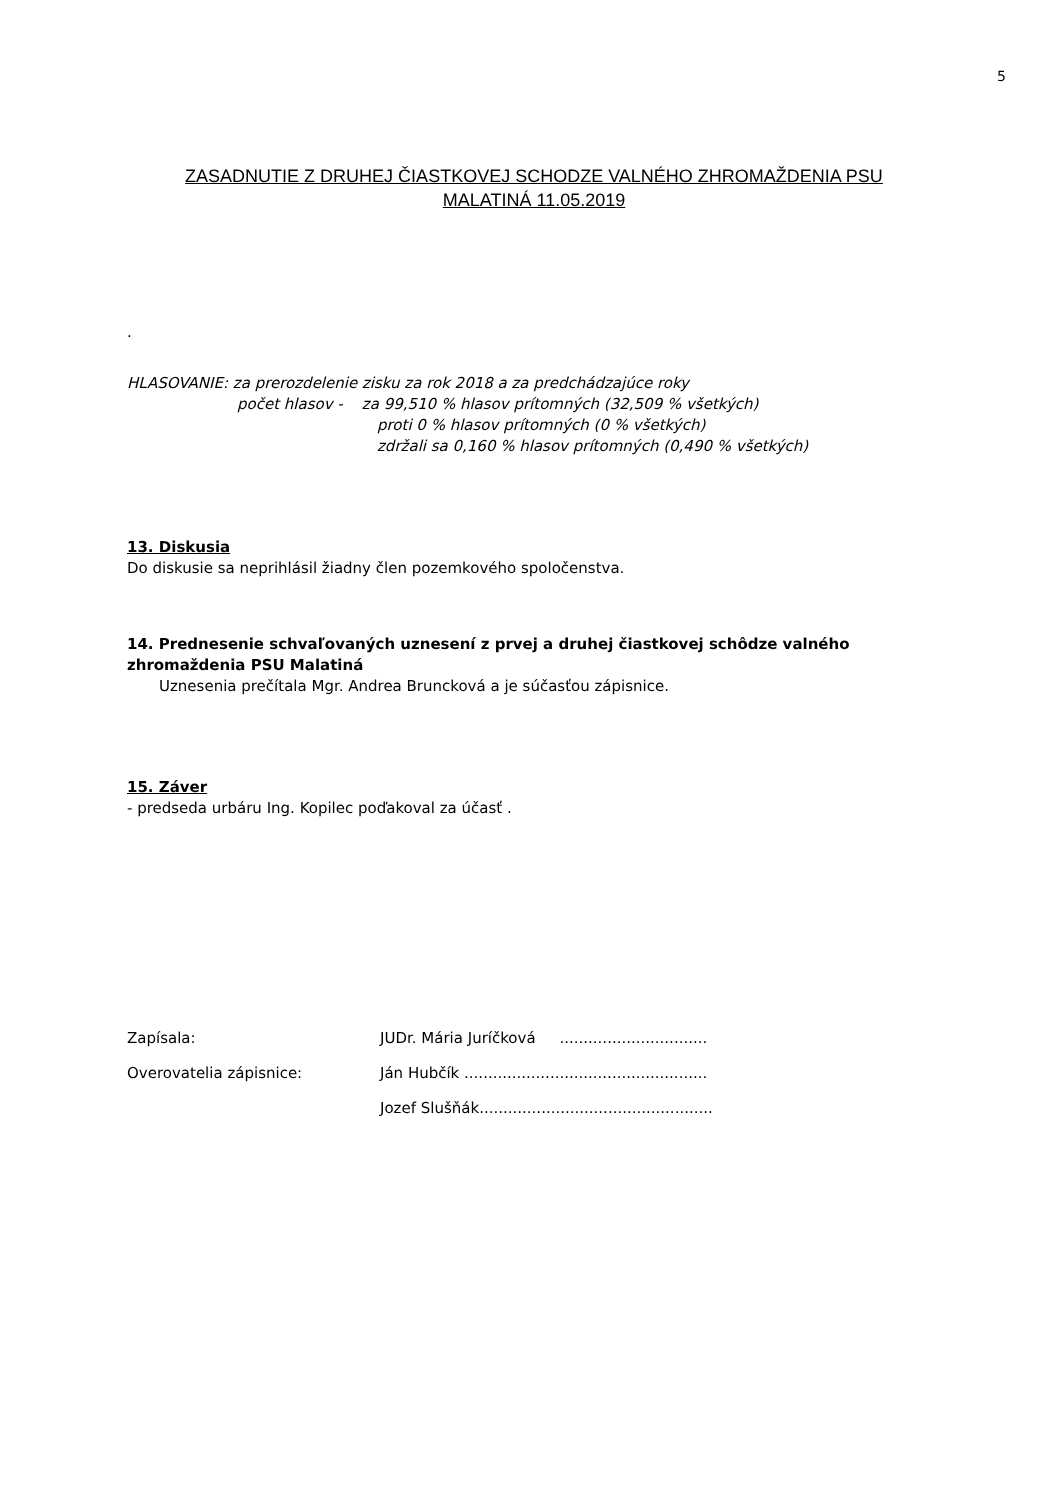5
ZASADNUTIE Z DRUHEJ ČIASTKOVEJ SCHODZE VALNÉHO ZHROMAŽDENIA PSU
MALATINÁ 11.05.2019
.
HLASOVANIE: za prerozdelenie zisku za rok 2018 a za predchádzajúce roky
počet hlasov - za 99,510 % hlasov prítomných (32,509 % všetkých)
proti 0 % hlasov prítomných (0 % všetkých)
zdržali sa 0,160 % hlasov prítomných (0,490 % všetkých)
13. Diskusia
Do diskusie sa neprihlásil žiadny člen pozemkového spoločenstva.
14. Prednesenie schvaľovaných uznesení z prvej a druhej čiastkovej schôdze valného zhromaždenia PSU Malatiná
Uznesenia prečítala Mgr. Andrea Bruncková a je súčasťou zápisnice.
15. Záver
- predseda urbáru Ing. Kopilec poďakoval za účasť .
Zapísala: JUDr. Mária Juríčková ...............................
Overovatelia zápisnice: Ján Hubčík ...................................................
Jozef Slušňák.................................................